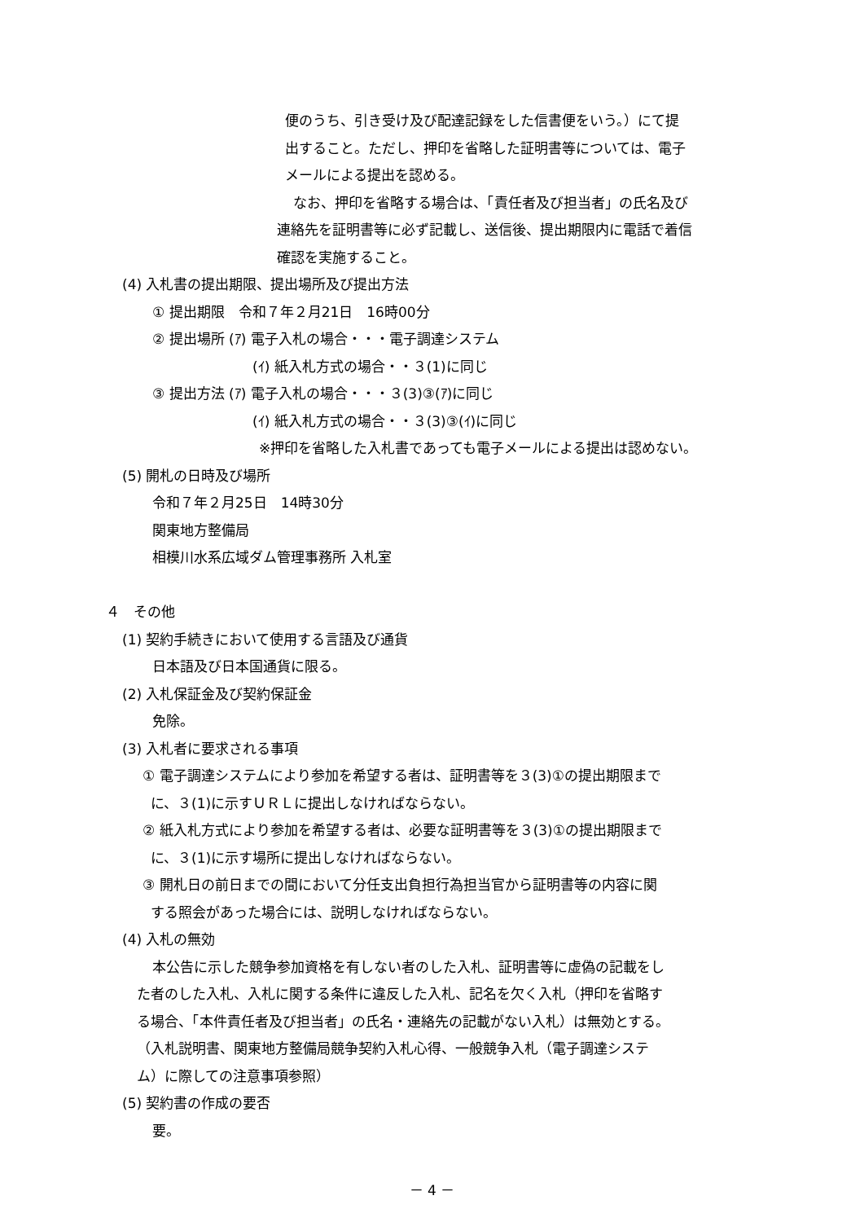便のうち、引き受け及び配達記録をした信書便をいう。）にて提
出すること。ただし、押印を省略した証明書等については、電子
メールによる提出を認める。
なお、押印を省略する場合は、「責任者及び担当者」の氏名及び
連絡先を証明書等に必ず記載し、送信後、提出期限内に電話で着信
確認を実施すること。
(4) 入札書の提出期限、提出場所及び提出方法
① 提出期限　令和７年２月21日　16時00分
② 提出場所 (ｱ) 電子入札の場合・・・電子調達システム
(ｲ) 紙入札方式の場合・・３(1)に同じ
③ 提出方法 (ｱ) 電子入札の場合・・・３(3)③(ｱ)に同じ
(ｲ) 紙入札方式の場合・・３(3)③(ｲ)に同じ
※押印を省略した入札書であっても電子メールによる提出は認めない。
(5) 開札の日時及び場所
令和７年２月25日　14時30分
関東地方整備局
相模川水系広域ダム管理事務所 入札室
４　その他
(1) 契約手続きにおいて使用する言語及び通貨
日本語及び日本国通貨に限る。
(2) 入札保証金及び契約保証金
免除。
(3) 入札者に要求される事項
① 電子調達システムにより参加を希望する者は、証明書等を３(3)①の提出期限まで
に、３(1)に示すＵＲＬに提出しなければならない。
② 紙入札方式により参加を希望する者は、必要な証明書等を３(3)①の提出期限まで
に、３(1)に示す場所に提出しなければならない。
③ 開札日の前日までの間において分任支出負担行為担当官から証明書等の内容に関
する照会があった場合には、説明しなければならない。
(4) 入札の無効
本公告に示した競争参加資格を有しない者のした入札、証明書等に虚偽の記載をし
た者のした入札、入札に関する条件に違反した入札、記名を欠く入札（押印を省略す
る場合、「本件責任者及び担当者」の氏名・連絡先の記載がない入札）は無効とする。
（入札説明書、関東地方整備局競争契約入札心得、一般競争入札（電子調達システ
ム）に際しての注意事項参照）
(5) 契約書の作成の要否
要。
－ 4 －